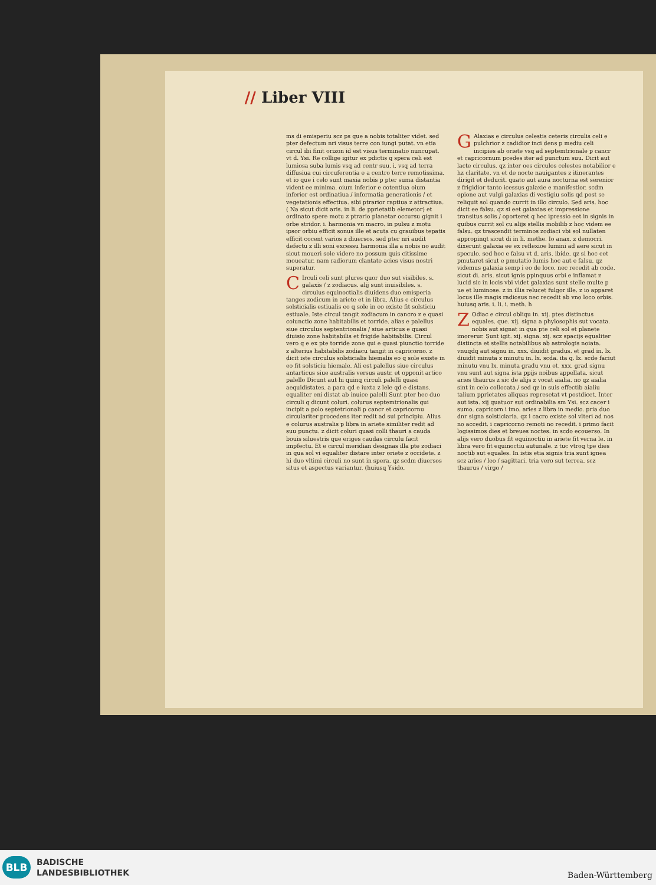// Liber VIII
ms di emisperiu scz ps que a nobis totaliter videt. sed pter defectum nri visus terre con iungi putat. vn etia circul ibi finit orizon id est visus terminatio nuncupat. vt d. Ysi. Re collige igitur ex pdictis q spera celi est lumiosa suba lumis vsq ad centr suu. i. vsq ad terra diffusiua cui circuferentia e a centro terre remotissima. et io que i celo sunt maxia nobis p pter suma distantia vident ee minima. oium inferior e cotentiua oium inferior est ordinatiua / informatia generationis / et vegetationis effectiua. sibi ptrarior raptiua z attractiua. ( Na sicut dicit aris. in li. de pprietatib elemetor) et ordinato spere motu z ptrario planetar occursu gignit i orbe stridor. i. harmonia vn macro. in pulsu z motu ipsor orbiu efficit sonus ille et acuta cu grauibus tepatis efficit cocent varios z diuersos. sed pter nri audit defectu z illi soni excessu harmonia illa a nobis no audit sicut moueri sole videre no possum quis citissime moueatur. nam radiorum clantate acies visus nostri superatur.
CIrculi celi sunt plures quor duo sut visibiles. s. galaxis / z zodiacus. alij sunt inuisibiles. s. circulus equinoctialis diuidens duo emisperia tanges zodicum in ariete et in libra. Alius e circulus solsticialis estiualis eo q sole in eo existe fit solsticiu estiuale. Iste circul tangit zodiacum in cancro z e quasi coiunctio zone habitabilis et torride. alias e palellus siue circulus septentrionalis / siue articus e quasi diuisio zone habitabilis et frigide habitabilis. Circul vero q e ex pte torride zone qui e quasi piunctio torride z alterius habitabilis zodiacu tangit in capricorno. z dicit iste circulus solsticialis hiemalis eo q sole existe in eo fit solsticiu hiemale. Ali est palellus siue circulus antarticus siue australis versus austr. et opponit artico palello Dicunt aut hi quinq circuli palelli quasi aequidistates. a para qd e iuxta z lele qd e distans. equaliter eni distat ab inuice palelli Sunt pter hec duo circuli q dicunt coluri. colurus septemtrionalis qui incipit a polo septetrionali p cancr et capricornu circulariter procedens iter redit ad sui principiu. Alius e colurus australis p libra in ariete similiter redit ad suu punctu. z dicit coluri quasi colli thauri a cauda bouis siluestris que eriges caudas circulu facit impfectu. Et e circul meridian designas illa pte zodiaci in qua sol vi equaliter distare inter oriete z occidete. z hi duo vltimi circuli no sunt in spera. qz scdm diuersos situs et aspectus variantur. (huiusq Ysido.
GAlaxias e circulus celestis ceteris circulis celi e pulchrior z cadidior inci dens p mediu celi incipies ab oriete vsq ad septemtrionale p cancr et capricornum pcedes iter ad punctum suu. Dicit aut lacte circulus. qz inter oes circulos celestes notabilior e hz claritate. vn et de nocte nauigantes z itinerantes dirigit et deducit. quato aut aura nocturna est serenior z frigidior tanto icessus galaxie e manifestior. scdm opione aut vulgi galaxias di vestigiu solis qd post se reliquit sol quando currit in illo circulo. Sed aris. hoc dicit ee falsu. qz si eet galaxias et impressione transitus solis / oporteret q hec ipressio eet in signis in quibus currit sol cu alijs stellis mobilib z hoc videm ee falsu. qz trascendit terminos zodiaci vbi sol nullaten appropinqt sicut di in li. methe. Io anax. z democri. dixerunt galaxia ee ex reflexioe lumini ad aere sicut in speculo. sed hoc e falsu vt d. aris. ibide. qz si hoc eet pmutaret sicut e pmutatio lumis hoc aut e falsu. qz videmus galaxia semp i eo de loco. nec recedit ab code. sicut di. aris. sicut ignis ppinquus orbi e inflamat z lucid sic in locis vbi videt galaxias sunt stelle multe p ue et luminose. z in illis relucet fulgor ille. z io apparet locus ille magis radiosus nec recedit ab vno loco orbis. huiusq aris. i. li. i. meth. h
ZOdiac e circul obliqu in. xij. ptes distinctus equales. que. xij. signa a phylosophis sut vocata. nobis aut signat in qua pte celi sol et planete imorerur. Sunt igit. xij. signa. xij. scz spacijs equaliter distincta et stellis notabilibus ab astrologis noiata. vnuqdq aut signu in. xxx. diuidit gradus. et grad in. lx. diuidit minuta z minutu in. lx. scda. ita q. lx. scde faciut minutu vnu lx. minuta gradu vnu et. xxx. grad signu vnu sunt aut signa ista ppijs noibus appellata. sicut aries thaurus z sic de alijs z vocat aialia. no qz aialia sint in celo collocata / sed qz in suis effectib aialiu talium pprietates aliquas represetat vt postdicet. Inter aut ista. xij quatuor sut ordinabilia sm Ysi. scz cacer i sumo. capricorn i imo. aries z libra in medio. pria duo dnr signa solsticiaria. qz i cacro existe sol vlteri ad nos no accedit. i capricorno remoti no recedit. i primo facit logissimos dies et breues noctes. in scdo ecouerso. In alijs vero duobus fit equinoctiu in ariete fit verna le. in libra vero fit equinoctiu autunale. z tuc vtroq tpe dies noctib sut equales. In istis etia signis tria sunt ignea scz aries / leo / sagittari. tria vero sut terrea. scz thaurus / virgo /
BLB
BADISCHE
LANDESBIBLIOTHEK
Baden-Württemberg